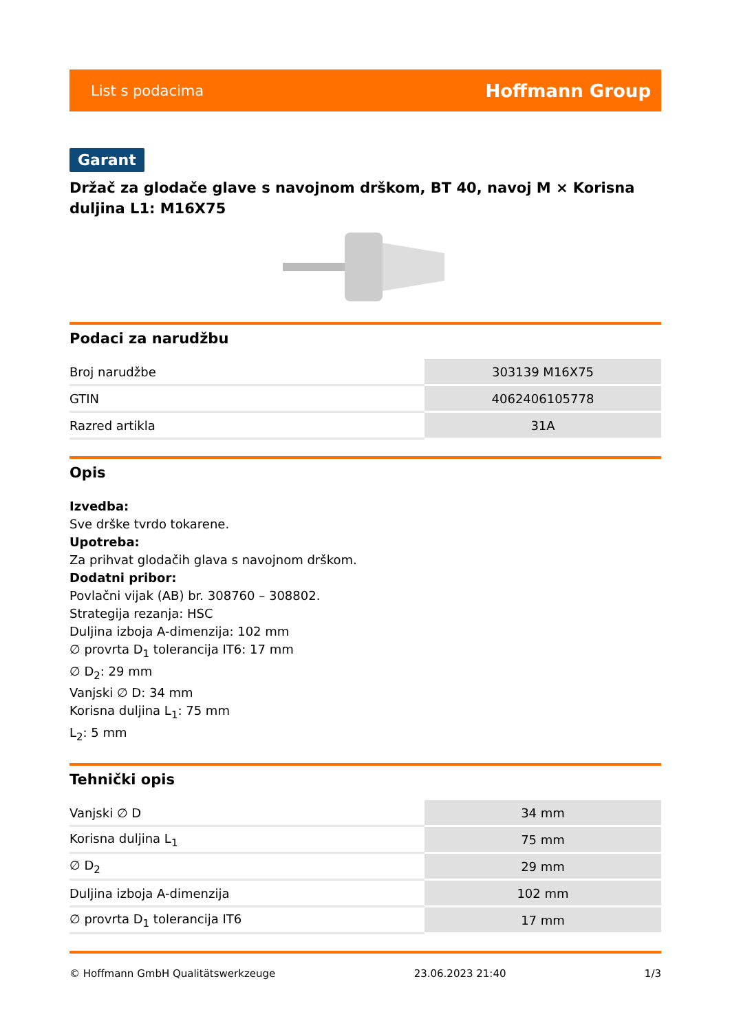List s podacima Hoffmann Group
Garant
Držač za glodače glave s navojnom drškom, BT 40, navoj M × Korisna duljina L1: M16X75
Podaci za narudžbu
| Broj narudžbe | 303139 M16X75 |
| GTIN | 4062406105778 |
| Razred artikla | 31A |
Opis
Izvedba:
Sve drške tvrdo tokarene.
Upotreba:
Za prihvat glodačih glava s navojnom drškom.
Dodatni pribor:
Povlačni vijak (AB) br. 308760 – 308802.
Strategija rezanja: HSC
Duljina izboja A-dimenzija: 102 mm
∅ provrta D<sub>1</sub> tolerancija IT6: 17 mm
∅ D<sub>2</sub>: 29 mm
Vanjski ∅ D: 34 mm
Korisna duljina L<sub>1</sub>: 75 mm
L<sub>2</sub>: 5 mm
Tehnički opis
| Vanjski ∅ D | 34 mm |
| Korisna duljina L<sub>1</sub> | 75 mm |
| ∅ D<sub>2</sub> | 29 mm |
| Duljina izboja A-dimenzija | 102 mm |
| ∅ provrta D<sub>1</sub> tolerancija IT6 | 17 mm |
© Hoffmann GmbH Qualitätswerkzeuge 23.06.2023 21:40 1/3